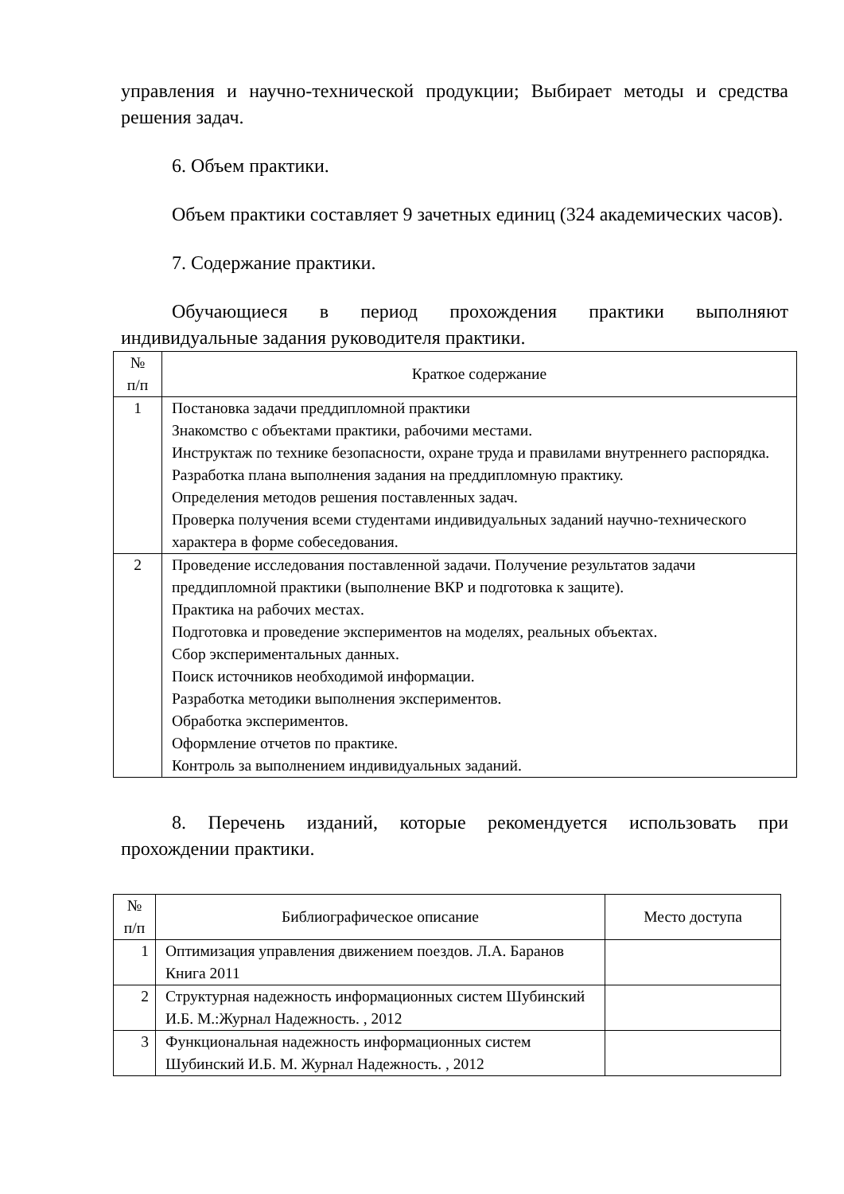управления и научно-технической продукции; Выбирает методы и средства решения задач.
6. Объем практики.
Объем практики составляет 9 зачетных единиц (324 академических часов).
7. Содержание практики.
Обучающиеся в период прохождения практики выполняют индивидуальные задания руководителя практики.
| № п/п | Краткое содержание |
| --- | --- |
| 1 | Постановка задачи преддипломной практики Знакомство с объектами практики, рабочими местами. Инструктаж по технике безопасности, охране труда и правилами внутреннего распорядка. Разработка плана выполнения задания на преддипломную практику. Определения методов решения поставленных задач. Проверка получения всеми студентами индивидуальных заданий научно-технического характера в форме собеседования. |
| 2 | Проведение исследования поставленной задачи. Получение результатов задачи преддипломной практики (выполнение ВКР и подготовка к защите). Практика на рабочих местах. Подготовка и проведение экспериментов на моделях, реальных объектах. Сбор экспериментальных данных. Поиск источников необходимой информации. Разработка методики выполнения экспериментов. Обработка экспериментов. Оформление отчетов по практике. Контроль за выполнением индивидуальных заданий. |
8. Перечень изданий, которые рекомендуется использовать при прохождении практики.
| № п/п | Библиографическое описание | Место доступа |
| --- | --- | --- |
| 1 | Оптимизация управления движением поездов. Л.А. Баранов Книга 2011 | |
| 2 | Структурная надежность информационных систем Шубинский И.Б. М.:Журнал Надежность. , 2012 | |
| 3 | Функциональная надежность информационных систем Шубинский И.Б. М. Журнал Надежность. , 2012 | |